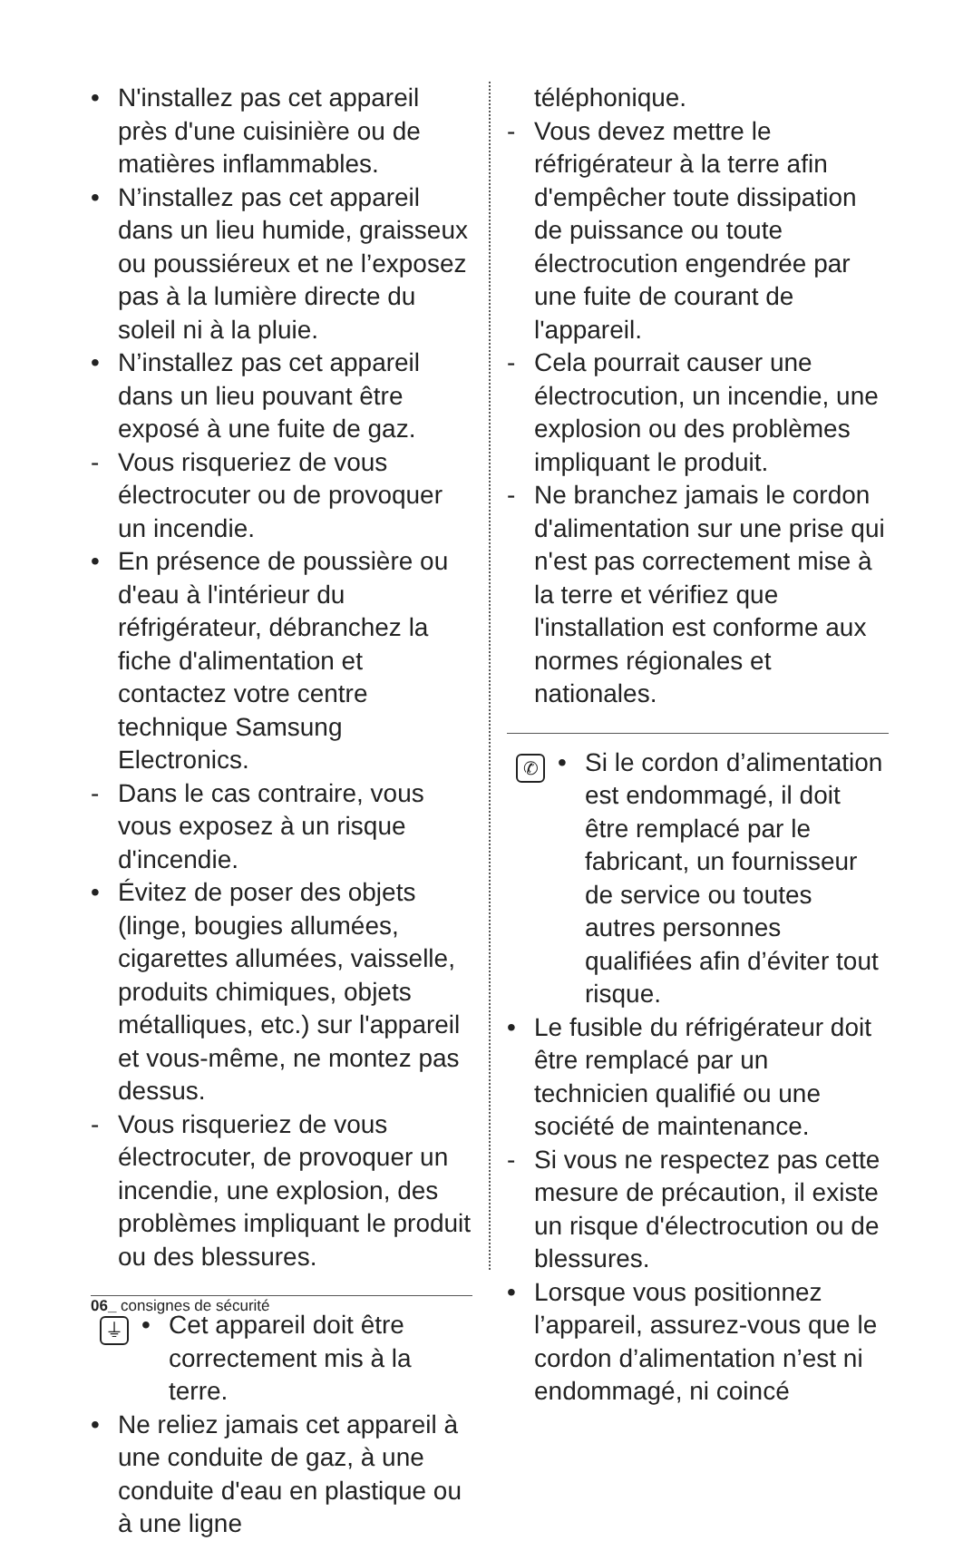• N'installez pas cet appareil près d'une cuisinière ou de matières inflammables.
• N’installez pas cet appareil dans un lieu humide, graisseux ou poussiéreux et ne l’exposez pas à la lumière directe du soleil ni à la pluie.
• N’installez pas cet appareil dans un lieu pouvant être exposé à une fuite de gaz.
- Vous risqueriez de vous électrocuter ou de provoquer un incendie.
• En présence de poussière ou d'eau à l'intérieur du réfrigérateur, débranchez la fiche d'alimentation et contactez votre centre technique Samsung Electronics.
- Dans le cas contraire, vous vous exposez à un risque d'incendie.
• Évitez de poser des objets (linge, bougies allumées, cigarettes allumées, vaisselle, produits chimiques, objets métalliques, etc.) sur l'appareil et vous-même, ne montez pas dessus.
- Vous risqueriez de vous électrocuter, de provoquer un incendie, une explosion, des problèmes impliquant le produit ou des blessures.
⏚
• Cet appareil doit être correctement mis à la terre.
• Ne reliez jamais cet appareil à une conduite de gaz, à une conduite d'eau en plastique ou à une ligne
téléphonique.
- Vous devez mettre le réfrigérateur à la terre afin d'empêcher toute dissipation de puissance ou toute électrocution engendrée par une fuite de courant de l'appareil.
- Cela pourrait causer une électrocution, un incendie, une explosion ou des problèmes impliquant le produit.
- Ne branchez jamais le cordon d'alimentation sur une prise qui n'est pas correctement mise à la terre et vérifiez que l'installation est conforme aux normes régionales et nationales.
✆
• Si le cordon d’alimentation est endommagé, il doit être remplacé par le fabricant, un fournisseur de service ou toutes autres personnes qualifiées afin d’éviter tout risque.
• Le fusible du réfrigérateur doit être remplacé par un technicien qualifié ou une société de maintenance.
- Si vous ne respectez pas cette mesure de précaution, il existe un risque d'électrocution ou de blessures.
• Lorsque vous positionnez l’appareil, assurez-vous que le cordon d’alimentation n’est ni endommagé, ni coincé
06_ consignes de sécurité